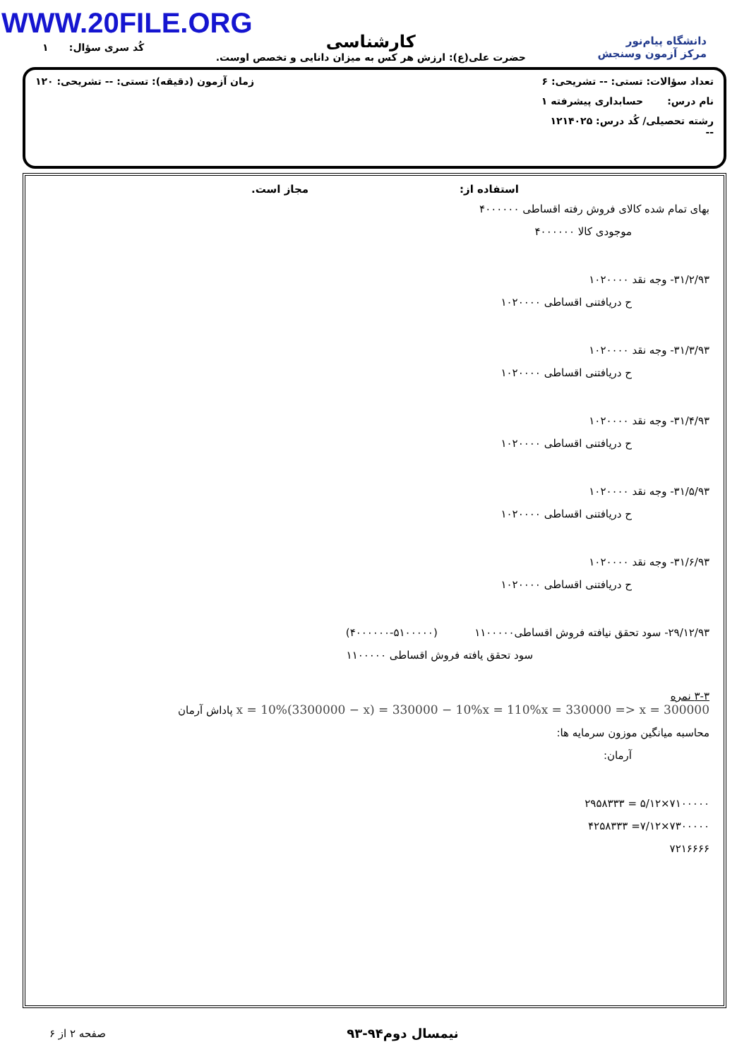WWW.20FILE.ORG
دانشگاه پیام‌نور
مرکز آزمون وسنجش
کارشناسی
حضرت علی(ع): ارزش هر کس به میزان دانایی و تخصص اوست.
کُد سری سؤال: ۱
تعداد سؤالات: تستی: -- تشریحی: ۶ زمان آزمون (دقیقه): تستی: -- تشریحی: ۱۲۰
نام درس: حسابداری پیشرفته ۱
رشته تحصیلی/ کُد درس: ۱۲۱۴۰۲۵
--
استفاده از: مجاز است.
بهای تمام شده کالای فروش رفته اقساطی ۴۰۰۰۰۰۰
موجودی کالا ۴۰۰۰۰۰۰
۳۱/۲/۹۳- وجه نقد ۱۰۲۰۰۰۰
ح دریافتنی اقساطی ۱۰۲۰۰۰۰
۳۱/۳/۹۳- وجه نقد ۱۰۲۰۰۰۰
ح دریافتنی اقساطی ۱۰۲۰۰۰۰
۳۱/۴/۹۳- وجه نقد ۱۰۲۰۰۰۰
ح دریافتنی اقساطی ۱۰۲۰۰۰۰
۳۱/۵/۹۳- وجه نقد ۱۰۲۰۰۰۰
ح دریافتنی اقساطی ۱۰۲۰۰۰۰
۳۱/۶/۹۳- وجه نقد ۱۰۲۰۰۰۰
ح دریافتنی اقساطی ۱۰۲۰۰۰۰
۲۹/۱۲/۹۳- سود تحقق نیافته فروش اقساطی۱۱۰۰۰۰۰ (۵۱۰۰۰۰۰-۴۰۰۰۰۰۰)
سود تحقق یافته فروش اقساطی ۱۱۰۰۰۰۰
۳-۳ نمره
x = 10%(3300000 − x) = 330000 − 10%x = 110%x = 330000 => x = 300000 پاداش آرمان
محاسبه میانگین موزون سرمایه ها:
آرمان:
۷۱۰۰۰۰۰×۵/۱۲ = ۲۹۵۸۳۳۳
۷۳۰۰۰۰۰×۷/۱۲= ۴۲۵۸۳۳۳
۷۲۱۶۶۶۶
نیمسال دوم۹۴-۹۳ صفحه ۲ از ۶